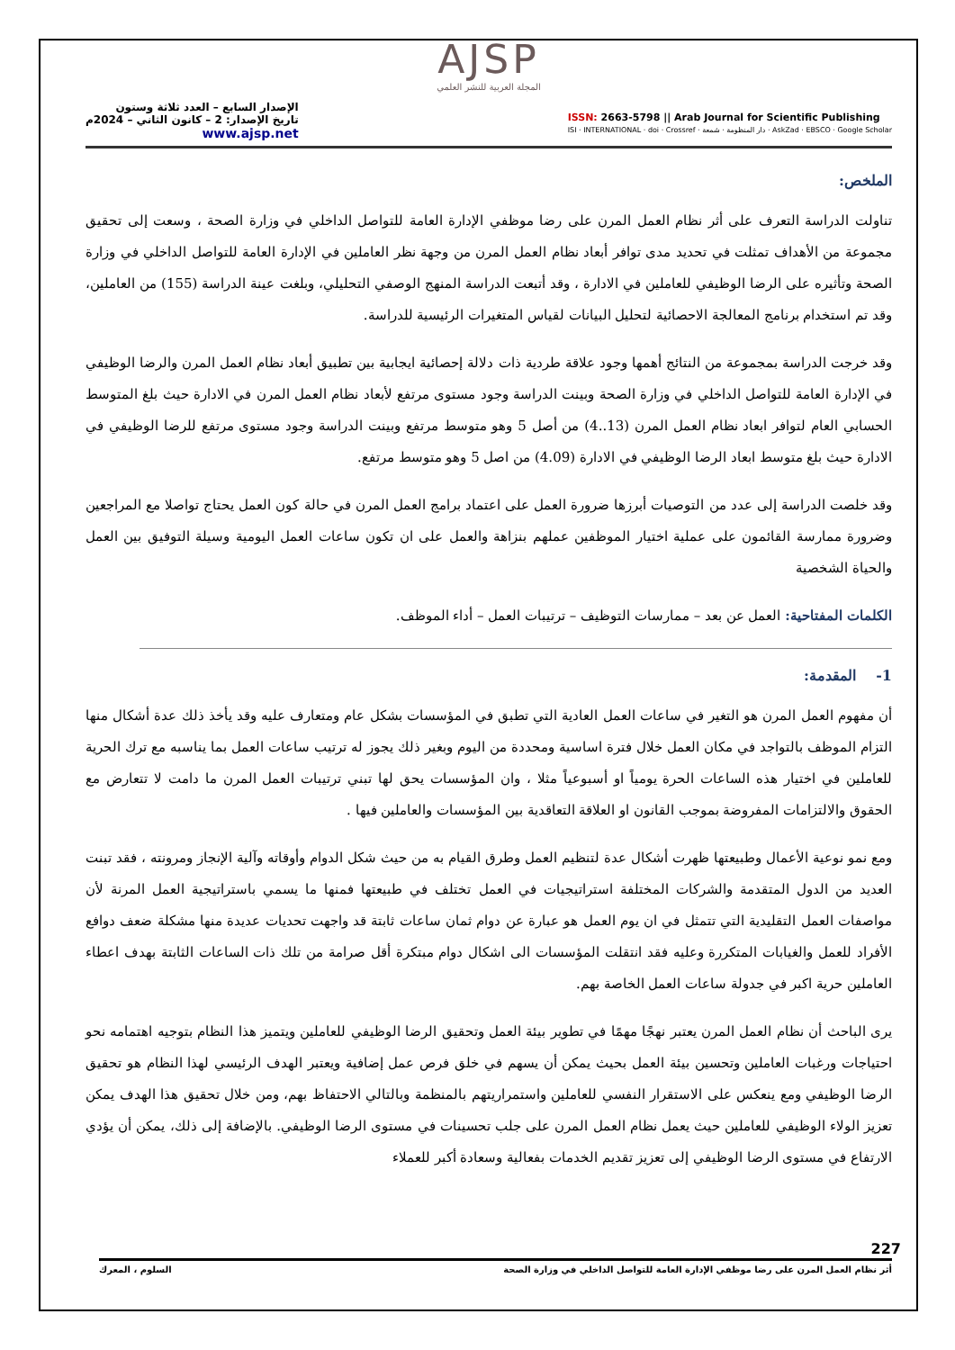AJSP
المجلة العربية للنشر العلمي
الإصدار السابع – العدد ثلاثة وستون
تاريخ الإصدار: 2 – كانون الثاني – 2024م
www.ajsp.net
ISSN: 2663-5798 || Arab Journal for Scientific Publishing
ISI · INTERNATIONAL · doi · Crossref · دار المنظومة · شمعة · AskZad · EBSCO · Google Scholar
الملخص:
تناولت الدراسة التعرف على أثر نظام العمل المرن على رضا موظفي الإدارة العامة للتواصل الداخلي في وزارة الصحة ، وسعت إلى تحقيق مجموعة من الأهداف تمثلت في تحديد مدى توافر أبعاد نظام العمل المرن من وجهة نظر العاملين في الإدارة العامة للتواصل الداخلي في وزارة الصحة وتأثيره على الرضا الوظيفي للعاملين في الادارة ، وقد أتبعت الدراسة المنهج الوصفي التحليلي، وبلغت عينة الدراسة (155) من العاملين، وقد تم استخدام برنامج المعالجة الاحصائية لتحليل البيانات لقياس المتغيرات الرئيسية للدراسة.
وقد خرجت الدراسة بمجموعة من النتائج أهمها وجود علاقة طردية ذات دلالة إحصائية ايجابية بين تطبيق أبعاد نظام العمل المرن والرضا الوظيفي في الإدارة العامة للتواصل الداخلي في وزارة الصحة وبينت الدراسة وجود مستوى مرتفع لأبعاد نظام العمل المرن في الادارة حيث بلغ المتوسط الحسابي العام لتوافر ابعاد نظام العمل المرن (13..4) من أصل 5 وهو متوسط مرتفع وبينت الدراسة وجود مستوى مرتفع للرضا الوظيفي في الادارة حيث بلغ متوسط ابعاد الرضا الوظيفي في الادارة (4.09) من اصل 5 وهو متوسط مرتفع.
وقد خلصت الدراسة إلى عدد من التوصيات أبرزها ضرورة العمل على اعتماد برامج العمل المرن في حالة كون العمل يحتاج تواصلا مع المراجعين وضرورة ممارسة القائمون على عملية اختيار الموظفين عملهم بنزاهة والعمل على ان تكون ساعات العمل اليومية وسيلة التوفيق بين العمل والحياة الشخصية
الكلمات المفتاحية: العمل عن بعد – ممارسات التوظيف – ترتيبات العمل – أداء الموظف.
1- المقدمة:
أن مفهوم العمل المرن هو التغير في ساعات العمل العادية التي تطبق في المؤسسات بشكل عام ومتعارف عليه وقد يأخذ ذلك عدة أشكال منها التزام الموظف بالتواجد في مكان العمل خلال فترة اساسية ومحددة من اليوم وبغير ذلك يجوز له ترتيب ساعات العمل بما يناسبه مع ترك الحرية للعاملين في اختيار هذه الساعات الحرة يومياً او أسبوعياً مثلا ، وان المؤسسات يحق لها تبني ترتيبات العمل المرن ما دامت لا تتعارض مع الحقوق والالتزامات المفروضة بموجب القانون او العلاقة التعاقدية بين المؤسسات والعاملين فيها .
ومع نمو نوعية الأعمال وطبيعتها ظهرت أشكال عدة لتنظيم العمل وطرق القيام به من حيث شكل الدوام وأوقاته وآلية الإنجاز ومرونته ، فقد تبنت العديد من الدول المتقدمة والشركات المختلفة استراتيجيات في العمل تختلف في طبيعتها فمنها ما يسمي باستراتيجية العمل المرنة لأن مواصفات العمل التقليدية التي تتمثل في ان يوم العمل هو عبارة عن دوام ثمان ساعات ثابتة قد واجهت تحديات عديدة منها مشكلة ضعف دوافع الأفراد للعمل والغيابات المتكررة وعليه فقد انتقلت المؤسسات الى اشكال دوام مبتكرة أقل صرامة من تلك ذات الساعات الثابتة بهدف اعطاء العاملين حرية اكبر في جدولة ساعات العمل الخاصة بهم.
يرى الباحث أن نظام العمل المرن يعتبر نهجًا مهمًا في تطوير بيئة العمل وتحقيق الرضا الوظيفي للعاملين ويتميز هذا النظام بتوجيه اهتمامه نحو احتياجات ورغبات العاملين وتحسين بيئة العمل بحيث يمكن أن يسهم في خلق فرص عمل إضافية ويعتبر الهدف الرئيسي لهذا النظام هو تحقيق الرضا الوظيفي ومع ينعكس على الاستقرار النفسي للعاملين واستمراريتهم بالمنظمة وبالتالي الاحتفاظ بهم، ومن خلال تحقيق هذا الهدف يمكن تعزيز الولاء الوظيفي للعاملين حيث يعمل نظام العمل المرن على جلب تحسينات في مستوى الرضا الوظيفي. بالإضافة إلى ذلك، يمكن أن يؤدي الارتفاع في مستوى الرضا الوظيفي إلى تعزيز تقديم الخدمات بفعالية وسعادة أكبر للعملاء
227
أثر نظام العمل المرن على رضا موظفي الإدارة العامة للتواصل الداخلي في وزارة الصحة السلوم ، المعرك